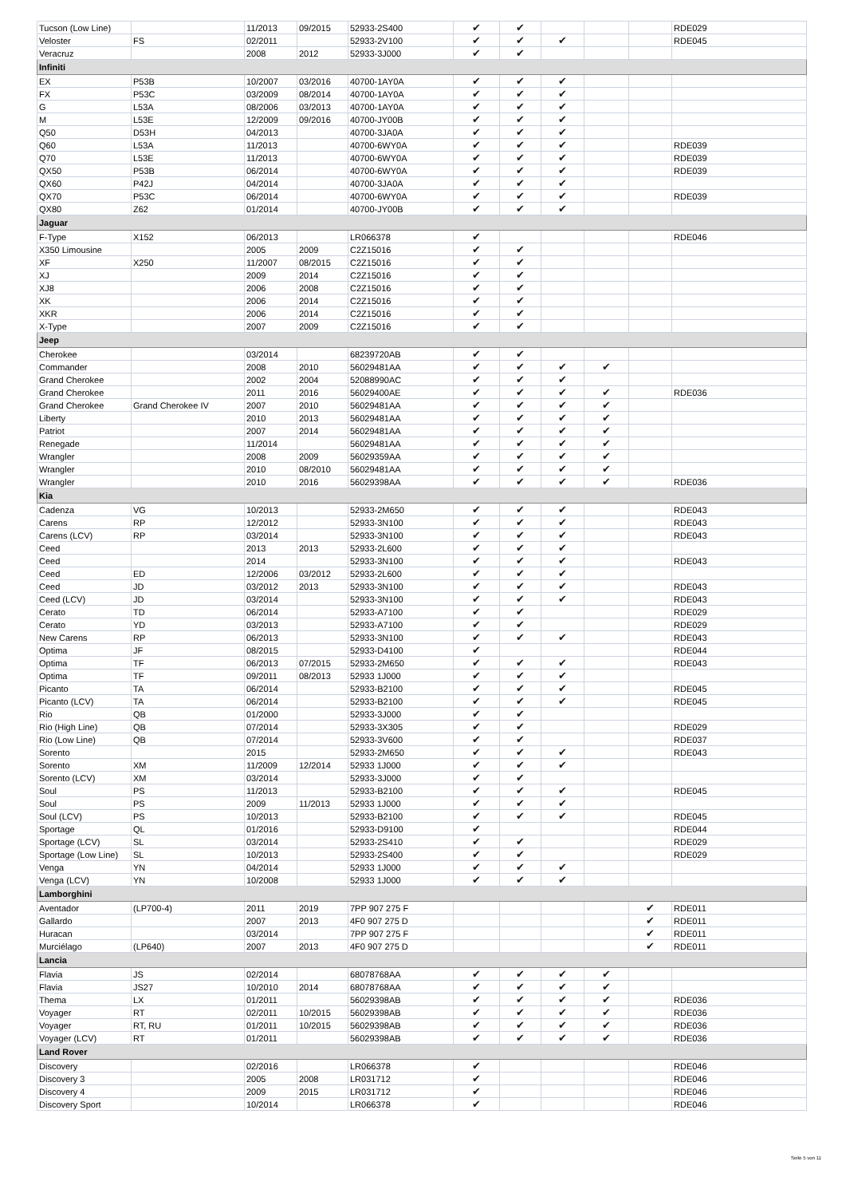| Tucson (Low Line) | | 11/2013 | 09/2015 | 52933-2S400 | ✔ | ✔ | | | | RDE029 |
| Veloster | FS | 02/2011 | | 52933-2V100 | ✔ | ✔ | ✔ | | | RDE045 |
| Veracruz | | 2008 | 2012 | 52933-3J000 | ✔ | ✔ | | | | |
| Infiniti | | | | | | | | | | |
| EX | P53B | 10/2007 | 03/2016 | 40700-1AY0A | ✔ | ✔ | ✔ | | | |
| FX | P53C | 03/2009 | 08/2014 | 40700-1AY0A | ✔ | ✔ | ✔ | | | |
| G | L53A | 08/2006 | 03/2013 | 40700-1AY0A | ✔ | ✔ | ✔ | | | |
| M | L53E | 12/2009 | 09/2016 | 40700-JY00B | ✔ | ✔ | ✔ | | | |
| Q50 | D53H | 04/2013 | | 40700-3JA0A | ✔ | ✔ | ✔ | | | |
| Q60 | L53A | 11/2013 | | 40700-6WY0A | ✔ | ✔ | ✔ | | | RDE039 |
| Q70 | L53E | 11/2013 | | 40700-6WY0A | ✔ | ✔ | ✔ | | | RDE039 |
| QX50 | P53B | 06/2014 | | 40700-6WY0A | ✔ | ✔ | ✔ | | | RDE039 |
| QX60 | P42J | 04/2014 | | 40700-3JA0A | ✔ | ✔ | ✔ | | | |
| QX70 | P53C | 06/2014 | | 40700-6WY0A | ✔ | ✔ | ✔ | | | RDE039 |
| QX80 | Z62 | 01/2014 | | 40700-JY00B | ✔ | ✔ | ✔ | | | |
| Jaguar | | | | | | | | | | |
| F-Type | X152 | 06/2013 | | LR066378 | ✔ | | | | | RDE046 |
| X350 Limousine | | 2005 | 2009 | C2Z15016 | ✔ | ✔ | | | | |
| XF | X250 | 11/2007 | 08/2015 | C2Z15016 | ✔ | ✔ | | | | |
| XJ | | 2009 | 2014 | C2Z15016 | ✔ | ✔ | | | | |
| XJ8 | | 2006 | 2008 | C2Z15016 | ✔ | ✔ | | | | |
| XK | | 2006 | 2014 | C2Z15016 | ✔ | ✔ | | | | |
| XKR | | 2006 | 2014 | C2Z15016 | ✔ | ✔ | | | | |
| X-Type | | 2007 | 2009 | C2Z15016 | ✔ | ✔ | | | | |
| Jeep | | | | | | | | | | |
| Cherokee | | 03/2014 | | 68239720AB | ✔ | ✔ | | | | |
| Commander | | 2008 | 2010 | 56029481AA | ✔ | ✔ | ✔ | ✔ | | |
| Grand Cherokee | | 2002 | 2004 | 52088990AC | ✔ | ✔ | ✔ | | | |
| Grand Cherokee | | 2011 | 2016 | 56029400AE | ✔ | ✔ | ✔ | ✔ | | RDE036 |
| Grand Cherokee | Grand Cherokee IV | 2007 | 2010 | 56029481AA | ✔ | ✔ | ✔ | ✔ | | |
| Liberty | | 2010 | 2013 | 56029481AA | ✔ | ✔ | ✔ | ✔ | | |
| Patriot | | 2007 | 2014 | 56029481AA | ✔ | ✔ | ✔ | ✔ | | |
| Renegade | | 11/2014 | | 56029481AA | ✔ | ✔ | ✔ | ✔ | | |
| Wrangler | | 2008 | 2009 | 56029359AA | ✔ | ✔ | ✔ | ✔ | | |
| Wrangler | | 2010 | 08/2010 | 56029481AA | ✔ | ✔ | ✔ | ✔ | | |
| Wrangler | | 2010 | 2016 | 56029398AA | ✔ | ✔ | ✔ | ✔ | | RDE036 |
| Kia | | | | | | | | | | |
| Cadenza | VG | 10/2013 | | 52933-2M650 | ✔ | ✔ | ✔ | | | RDE043 |
| Carens | RP | 12/2012 | | 52933-3N100 | ✔ | ✔ | ✔ | | | RDE043 |
| Carens (LCV) | RP | 03/2014 | | 52933-3N100 | ✔ | ✔ | ✔ | | | RDE043 |
| Ceed | | 2013 | 2013 | 52933-2L600 | ✔ | ✔ | ✔ | | | |
| Ceed | | 2014 | | 52933-3N100 | ✔ | ✔ | ✔ | | | RDE043 |
| Ceed | ED | 12/2006 | 03/2012 | 52933-2L600 | ✔ | ✔ | ✔ | | | |
| Ceed | JD | 03/2012 | 2013 | 52933-3N100 | ✔ | ✔ | ✔ | | | RDE043 |
| Ceed (LCV) | JD | 03/2014 | | 52933-3N100 | ✔ | ✔ | ✔ | | | RDE043 |
| Cerato | TD | 06/2014 | | 52933-A7100 | ✔ | ✔ | | | | RDE029 |
| Cerato | YD | 03/2013 | | 52933-A7100 | ✔ | ✔ | | | | RDE029 |
| New Carens | RP | 06/2013 | | 52933-3N100 | ✔ | ✔ | ✔ | | | RDE043 |
| Optima | JF | 08/2015 | | 52933-D4100 | ✔ | | | | | RDE044 |
| Optima | TF | 06/2013 | 07/2015 | 52933-2M650 | ✔ | ✔ | ✔ | | | RDE043 |
| Optima | TF | 09/2011 | 08/2013 | 52933 1J000 | ✔ | ✔ | ✔ | | | |
| Picanto | TA | 06/2014 | | 52933-B2100 | ✔ | ✔ | ✔ | | | RDE045 |
| Picanto (LCV) | TA | 06/2014 | | 52933-B2100 | ✔ | ✔ | ✔ | | | RDE045 |
| Rio | QB | 01/2000 | | 52933-3J000 | ✔ | ✔ | | | | |
| Rio (High Line) | QB | 07/2014 | | 52933-3X305 | ✔ | ✔ | | | | RDE029 |
| Rio (Low Line) | QB | 07/2014 | | 52933-3V600 | ✔ | ✔ | | | | RDE037 |
| Sorento | | 2015 | | 52933-2M650 | ✔ | ✔ | ✔ | | | RDE043 |
| Sorento | XM | 11/2009 | 12/2014 | 52933 1J000 | ✔ | ✔ | ✔ | | | |
| Sorento (LCV) | XM | 03/2014 | | 52933-3J000 | ✔ | ✔ | | | | |
| Soul | PS | 11/2013 | | 52933-B2100 | ✔ | ✔ | ✔ | | | RDE045 |
| Soul | PS | 2009 | 11/2013 | 52933 1J000 | ✔ | ✔ | ✔ | | | |
| Soul (LCV) | PS | 10/2013 | | 52933-B2100 | ✔ | ✔ | ✔ | | | RDE045 |
| Sportage | QL | 01/2016 | | 52933-D9100 | ✔ | | | | | RDE044 |
| Sportage (LCV) | SL | 03/2014 | | 52933-2S410 | ✔ | ✔ | | | | RDE029 |
| Sportage (Low Line) | SL | 10/2013 | | 52933-2S400 | ✔ | ✔ | | | | RDE029 |
| Venga | YN | 04/2014 | | 52933 1J000 | ✔ | ✔ | ✔ | | | |
| Venga (LCV) | YN | 10/2008 | | 52933 1J000 | ✔ | ✔ | ✔ | | | |
| Lamborghini | | | | | | | | | | |
| Aventador | (LP700-4) | 2011 | 2019 | 7PP 907 275 F | | | | | ✔ | RDE011 |
| Gallardo | | 2007 | 2013 | 4F0 907 275 D | | | | | ✔ | RDE011 |
| Huracan | | 03/2014 | | 7PP 907 275 F | | | | | ✔ | RDE011 |
| Murciélago | (LP640) | 2007 | 2013 | 4F0 907 275 D | | | | | ✔ | RDE011 |
| Lancia | | | | | | | | | | |
| Flavia | JS | 02/2014 | | 68078768AA | ✔ | ✔ | ✔ | ✔ | | |
| Flavia | JS27 | 10/2010 | 2014 | 68078768AA | ✔ | ✔ | ✔ | ✔ | | |
| Thema | LX | 01/2011 | | 56029398AB | ✔ | ✔ | ✔ | ✔ | | RDE036 |
| Voyager | RT | 02/2011 | 10/2015 | 56029398AB | ✔ | ✔ | ✔ | ✔ | | RDE036 |
| Voyager | RT, RU | 01/2011 | 10/2015 | 56029398AB | ✔ | ✔ | ✔ | ✔ | | RDE036 |
| Voyager (LCV) | RT | 01/2011 | | 56029398AB | ✔ | ✔ | ✔ | ✔ | | RDE036 |
| Land Rover | | | | | | | | | | |
| Discovery | | 02/2016 | | LR066378 | ✔ | | | | | RDE046 |
| Discovery 3 | | 2005 | 2008 | LR031712 | ✔ | | | | | RDE046 |
| Discovery 4 | | 2009 | 2015 | LR031712 | ✔ | | | | | RDE046 |
| Discovery Sport | | 10/2014 | | LR066378 | ✔ | | | | | RDE046 |
Seite 5 von 11